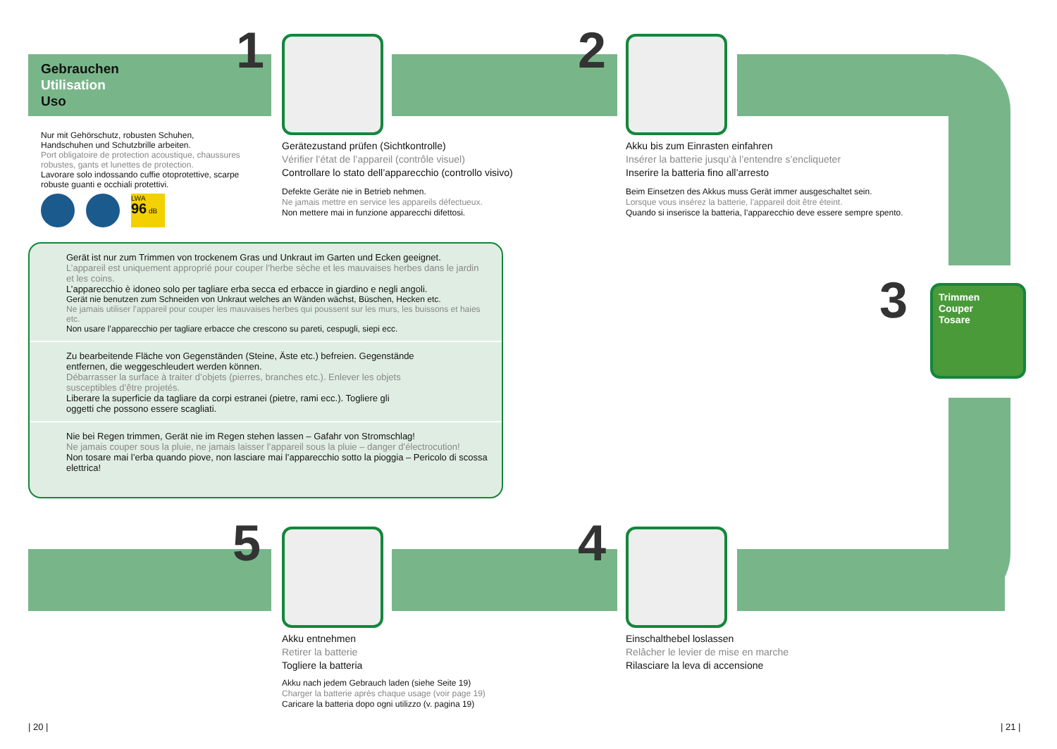Gebrauchen
Utilisation
Uso
1 2
3
Trimmen
Couper
Tosare
4
5
Nur mit Gehörschutz, robusten Schuhen, Handschuhen und Schutzbrille arbeiten.
Port obligatoire de protection acoustique, chaussures robustes, gants et lunettes de protection.
Lavorare solo indossando cuffie otoprotettive, scarpe robuste guanti e occhiali protettivi.
LWA
96 dB
Gerätezustand prüfen (Sichtkontrolle)
Vérifier l’état de l’appareil (contrôle visuel)
Controllare lo stato dell’apparecchio (controllo visivo)
Defekte Geräte nie in Betrieb nehmen.
Ne jamais mettre en service les appareils défectueux.
Non mettere mai in funzione apparecchi difettosi.
Akku bis zum Einrasten einfahren
Insérer la batterie jusqu’à l’entendre s’encliqueter
Inserire la batteria fino all’arresto
Beim Einsetzen des Akkus muss Gerät immer ausgeschaltet sein.
Lorsque vous insérez la batterie, l’appareil doit être éteint.
Quando si inserisce la batteria, l’apparecchio deve essere sempre spento.
Gerät ist nur zum Trimmen von trockenem Gras und Unkraut im Garten und Ecken geeignet.
L’appareil est uniquement approprié pour couper l’herbe sèche et les mauvaises herbes dans le jardin et les coins.
L’apparecchio è idoneo solo per tagliare erba secca ed erbacce in giardino e negli angoli.
Gerät nie benutzen zum Schneiden von Unkraut welches an Wänden wächst, Büschen, Hecken etc.
Ne jamais utiliser l’appareil pour couper les mauvaises herbes qui poussent sur les murs, les buissons et haies etc.
Non usare l’apparecchio per tagliare erbacce che crescono su pareti, cespugli, siepi ecc.
Zu bearbeitende Fläche von Gegenständen (Steine, Äste etc.) befreien. Gegenstände entfernen, die weggeschleudert werden können.
Débarrasser la surface à traiter d’objets (pierres, branches etc.). Enlever les objets susceptibles d’être projetés.
Liberare la superficie da tagliare da corpi estranei (pietre, rami ecc.). Togliere gli oggetti che possono essere scagliati.
Nie bei Regen trimmen, Gerät nie im Regen stehen lassen – Gafahr von Stromschlag!
Ne jamais couper sous la pluie, ne jamais laisser l’appareil sous la pluie – danger d’électrocution!
Non tosare mai l’erba quando piove, non lasciare mai l’apparecchio sotto la pioggia – Pericolo di scossa elettrica!
Akku entnehmen
Retirer la batterie
Togliere la batteria
Akku nach jedem Gebrauch laden (siehe Seite 19)
Charger la batterie après chaque usage (voir page 19)
Caricare la batteria dopo ogni utilizzo (v. pagina 19)
Einschalthebel loslassen
Relâcher le levier de mise en marche
Rilasciare la leva di accensione
| 20 | | 21 |